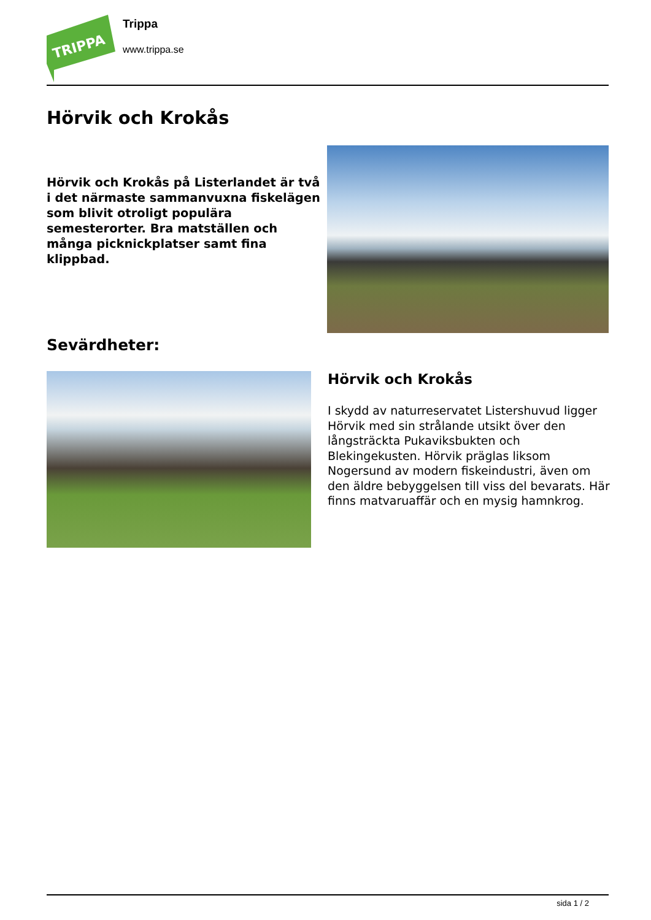TRIPPA
Trippa
www.trippa.se
Hörvik och Krokås
Hörvik och Krokås på Listerlandet är två i det närmaste sammanvuxna fiskelägen som blivit otroligt populära semesterorter. Bra matställen och många picknickplatser samt fina klippbad.
Sevärdheter:
Hörvik och Krokås
I skydd av naturreservatet Listershuvud ligger Hörvik med sin strålande utsikt över den långsträckta Pukaviksbukten och Blekingekusten. Hörvik präglas liksom Nogersund av modern fiskeindustri, även om den äldre bebyggelsen till viss del bevarats. Här finns matvaruaffär och en mysig hamnkrog.
sida 1 / 2